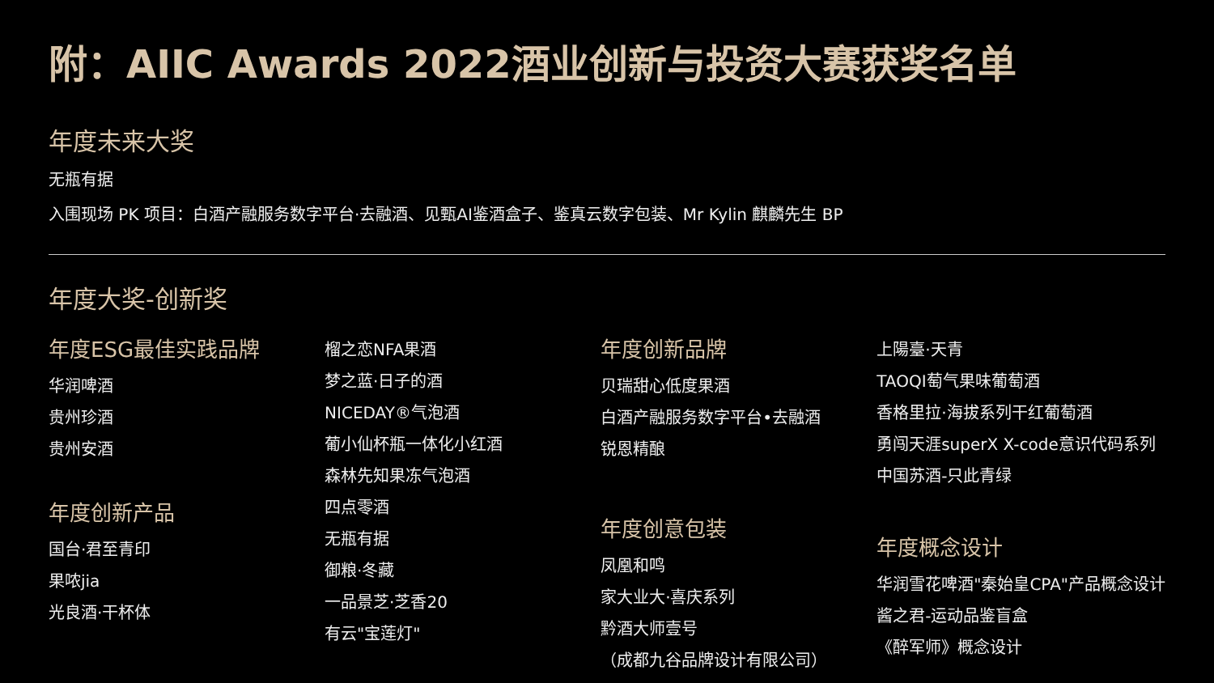附：AIIC Awards 2022酒业创新与投资大赛获奖名单
年度未来大奖
无瓶有据
入围现场 PK 项目：白酒产融服务数字平台·去融酒、见甄AI鉴酒盒子、鉴真云数字包装、Mr Kylin 麒麟先生 BP
年度大奖-创新奖
年度ESG最佳实践品牌
华润啤酒
贵州珍酒
贵州安酒
年度创新产品
国台·君至青印
果哝jia
光良酒·干杯体
榴之恋NFA果酒
梦之蓝·日子的酒
NICEDAY®气泡酒
葡小仙杯瓶一体化小红酒
森林先知果冻气泡酒
四点零酒
无瓶有据
御粮·冬藏
一品景芝·芝香20
有云"宝莲灯"
年度创新品牌
贝瑞甜心低度果酒
白酒产融服务数字平台•去融酒
锐恩精酿
年度创意包装
凤凰和鸣
家大业大·喜庆系列
黔酒大师壹号
（成都九谷品牌设计有限公司）
上陽臺·天青
TAOQI萄气果味葡萄酒
香格里拉·海拔系列干红葡萄酒
勇闯天涯superX X-code意识代码系列
中国苏酒-只此青绿
年度概念设计
华润雪花啤酒"秦始皇CPA"产品概念设计
酱之君-运动品鉴盲盒
《醉军师》概念设计